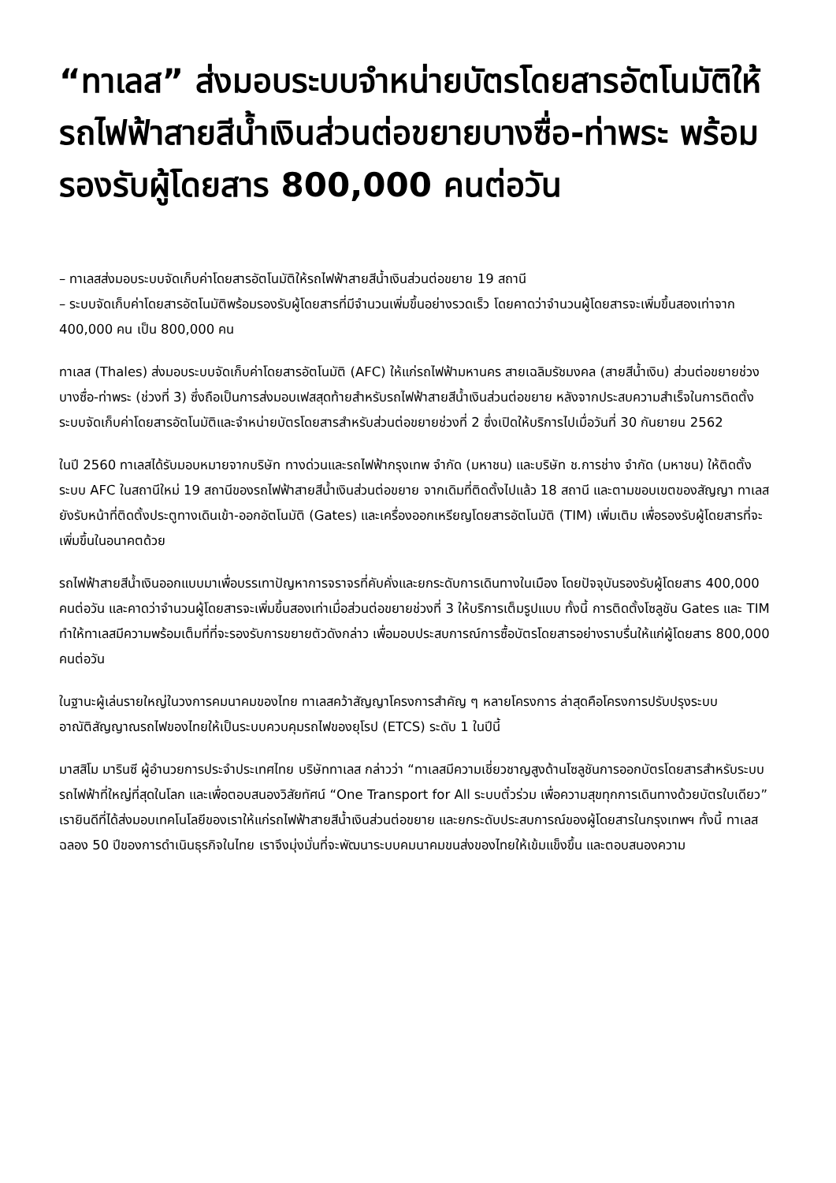“ทาเลส” ส่งมอบระบบจำหน่ายบัตรโดยสารอัตโนมัติให้รถไฟฟ้าสายสีน้ำเงินส่วนต่อขยายบางซื่อ-ท่าพระ พร้อมรองรับผู้โดยสาร 800,000 คนต่อวัน
– ทาเลสส่งมอบระบบจัดเก็บค่าโดยสารอัตโนมัติให้รถไฟฟ้าสายสีน้ำเงินส่วนต่อขยาย 19 สถานี
– ระบบจัดเก็บค่าโดยสารอัตโนมัติพร้อมรองรับผู้โดยสารที่มีจำนวนเพิ่มขึ้นอย่างรวดเร็ว โดยคาดว่าจำนวนผู้โดยสารจะเพิ่มขึ้นสองเท่าจาก 400,000 คน เป็น 800,000 คน
ทาเลส (Thales) ส่งมอบระบบจัดเก็บค่าโดยสารอัตโนมัติ (AFC) ให้แก่รถไฟฟ้ามหานคร สายเฉลิมรัชมงคล (สายสีน้ำเงิน) ส่วนต่อขยายช่วงบางซื่อ-ท่าพระ (ช่วงที่ 3) ซึ่งถือเป็นการส่งมอบเฟสสุดท้ายสำหรับรถไฟฟ้าสายสีน้ำเงินส่วนต่อขยาย หลังจากประสบความสำเร็จในการติดตั้งระบบจัดเก็บค่าโดยสารอัตโนมัติและจำหน่ายบัตรโดยสารสำหรับส่วนต่อขยายช่วงที่ 2 ซึ่งเปิดให้บริการไปเมื่อวันที่ 30 กันยายน 2562
ในปี 2560 ทาเลสได้รับมอบหมายจากบริษัท ทางด่วนและรถไฟฟ้ากรุงเทพ จำกัด (มหาชน) และบริษัท ช.การช่าง จำกัด (มหาชน) ให้ติดตั้งระบบ AFC ในสถานีใหม่ 19 สถานีของรถไฟฟ้าสายสีน้ำเงินส่วนต่อขยาย จากเดิมที่ติดตั้งไปแล้ว 18 สถานี และตามขอบเขตของสัญญา ทาเลสยังรับหน้าที่ติดตั้งประตูทางเดินเข้า-ออกอัตโนมัติ (Gates) และเครื่องออกเหรียญโดยสารอัตโนมัติ (TIM) เพิ่มเติม เพื่อรองรับผู้โดยสารที่จะเพิ่มขึ้นในอนาคตด้วย
รถไฟฟ้าสายสีน้ำเงินออกแบบมาเพื่อบรรเทาปัญหาการจราจรที่คับคั่งและยกระดับการเดินทางในเมือง โดยปัจจุบันรองรับผู้โดยสาร 400,000 คนต่อวัน และคาดว่าจำนวนผู้โดยสารจะเพิ่มขึ้นสองเท่าเมื่อส่วนต่อขยายช่วงที่ 3 ให้บริการเต็มรูปแบบ ทั้งนี้ การติดตั้งโซลูชัน Gates และ TIM ทำให้ทาเลสมีความพร้อมเต็มที่ที่จะรองรับการขยายตัวดังกล่าว เพื่อมอบประสบการณ์การซื้อบัตรโดยสารอย่างราบรื่นให้แก่ผู้โดยสาร 800,000 คนต่อวัน
ในฐานะผู้เล่นรายใหญ่ในวงการคมนาคมของไทย ทาเลสคว้าสัญญาโครงการสำคัญ ๆ หลายโครงการ ล่าสุดคือโครงการปรับปรุงระบบอาณัติสัญญาณรถไฟของไทยให้เป็นระบบควบคุมรถไฟของยุโรป (ETCS) ระดับ 1 ในปีนี้
มาสสิโม มารินซี ผู้อำนวยการประจำประเทศไทย บริษัททาเลส กล่าวว่า “ทาเลสมีความเชี่ยวชาญสูงด้านโซลูชันการออกบัตรโดยสารสำหรับระบบรถไฟฟ้าที่ใหญ่ที่สุดในโลก และเพื่อตอบสนองวิสัยทัศน์ “One Transport for All ระบบตั๋วร่วม เพื่อความสุขทุกการเดินทางด้วยบัตรใบเดียว” เรายินดีที่ได้ส่งมอบเทคโนโลยีของเราให้แก่รถไฟฟ้าสายสีน้ำเงินส่วนต่อขยาย และยกระดับประสบการณ์ของผู้โดยสารในกรุงเทพฯ ทั้งนี้ ทาเลสฉลอง 50 ปีของการดำเนินธุรกิจในไทย เราจึงมุ่งมั่นที่จะพัฒนาระบบคมนาคมขนส่งของไทยให้เข้มแข็งขึ้น และตอบสนองความ